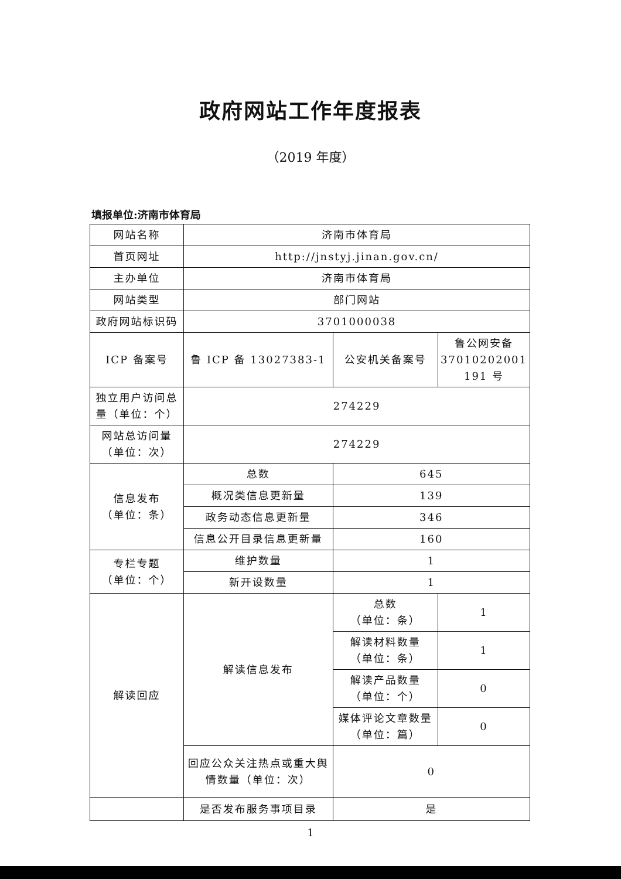政府网站工作年度报表
（2019 年度）
填报单位:济南市体育局
| 网站名称 | 济南市体育局 | | |
| 首页网址 | http://jnstyj.jinan.gov.cn/ | | |
| 主办单位 | 济南市体育局 | | |
| 网站类型 | 部门网站 | | |
| 政府网站标识码 | 3701000038 | | |
| ICP 备案号 | 鲁 ICP 备 13027383-1 | 公安机关备案号 | 鲁公网安备 37010202001 191 号 |
| 独立用户访问总量（单位：个） | 274229 | | |
| 网站总访问量（单位：次） | 274229 | | |
| 信息发布 （单位：条） | 总数 | 645 | |
| | 概况类信息更新量 | 139 | |
| | 政务动态信息更新量 | 346 | |
| | 信息公开目录信息更新量 | 160 | |
| 专栏专题 （单位：个） | 维护数量 | 1 | |
| | 新开设数量 | 1 | |
| 解读回应 | 解读信息发布 | 总数 （单位：条） | 1 |
| | | 解读材料数量 （单位：条） | 1 |
| | | 解读产品数量 （单位：个） | 0 |
| | | 媒体评论文章数量 （单位：篇） | 0 |
| | 回应公众关注热点或重大舆情数量（单位：次） | 0 | |
| | 是否发布服务事项目录 | 是 | |
1